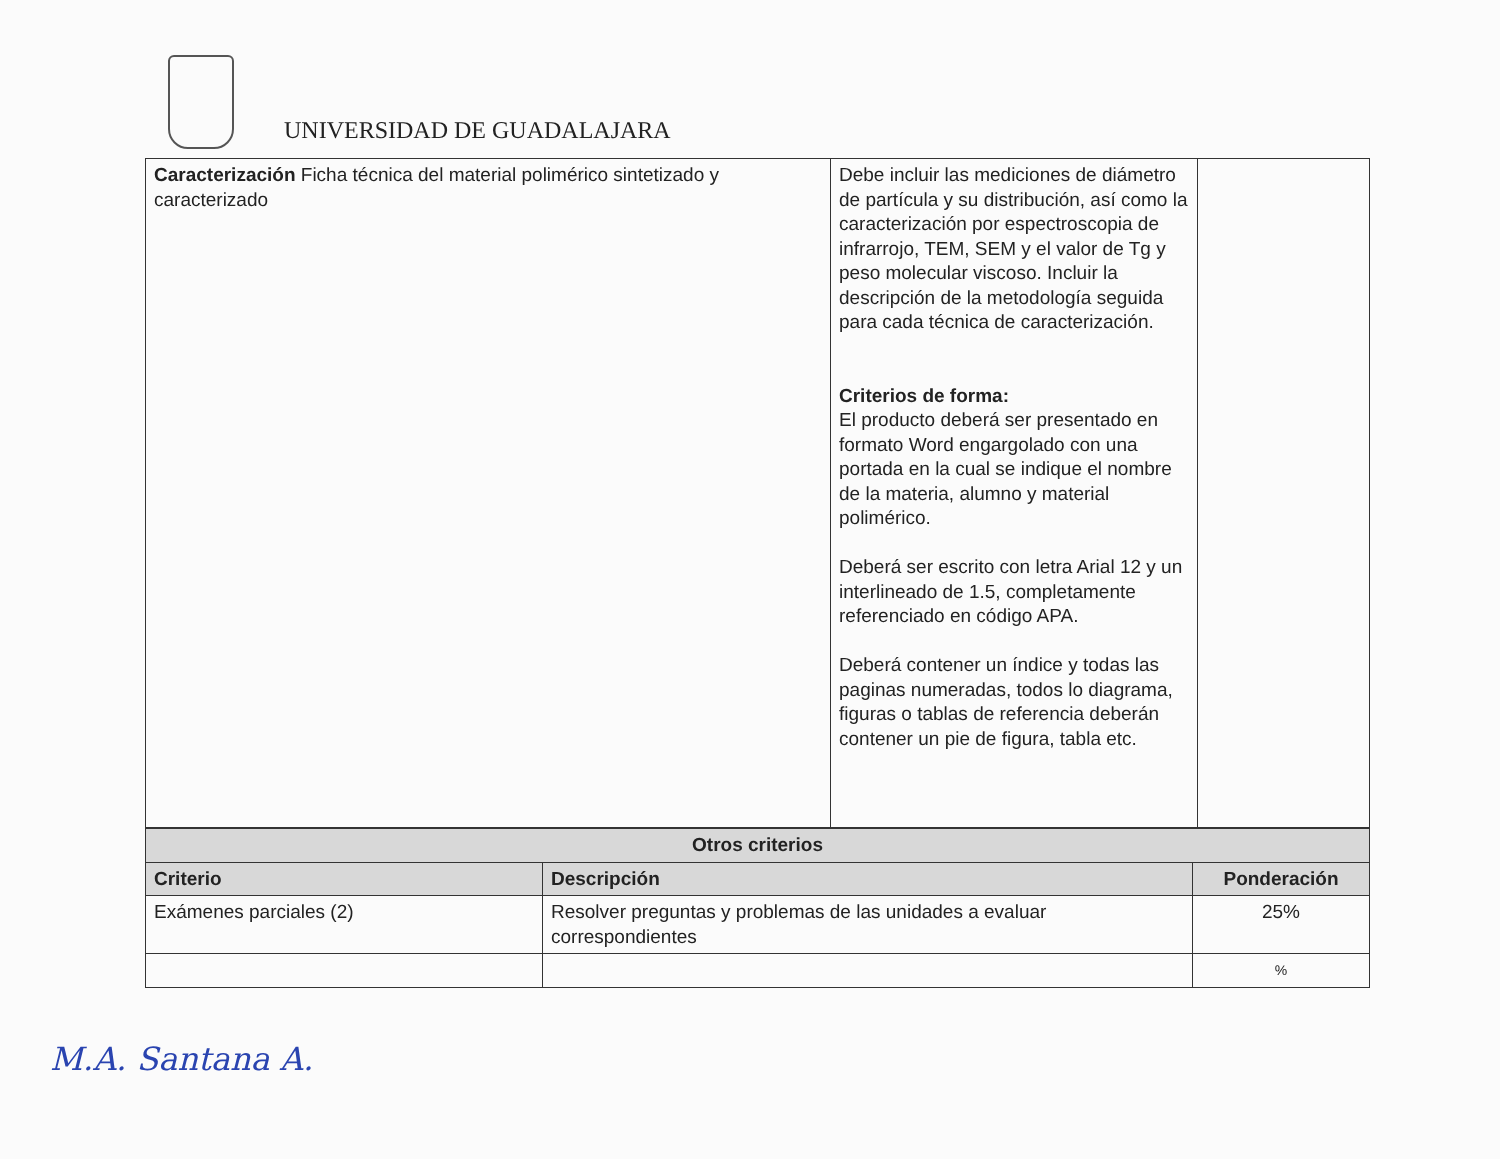UNIVERSIDAD DE GUADALAJARA
| Caracterización Ficha técnica del material polimérico sintetizado y caracterizado | Debe incluir las mediciones de diámetro de partícula y su distribución, así como la caracterización por espectroscopia de infrarrojo, TEM, SEM y el valor de Tg y peso molecular viscoso. Incluir la descripción de la metodología seguida para cada técnica de caracterización. Criterios de forma: El producto deberá ser presentado en formato Word engargolado con una portada en la cual se indique el nombre de la materia, alumno y material polimérico. Deberá ser escrito con letra Arial 12 y un interlineado de 1.5, completamente referenciado en código APA. Deberá contener un índice y todas las paginas numeradas, todos lo diagrama, figuras o tablas de referencia deberán contener un pie de figura, tabla etc. | |
| Otros criterios | | |
| --- | --- | --- |
| Criterio | Descripción | Ponderación |
| Exámenes parciales (2) | Resolver preguntas y problemas de las unidades a evaluar correspondientes | 25% |
| | | % |
M.A. Santana A.